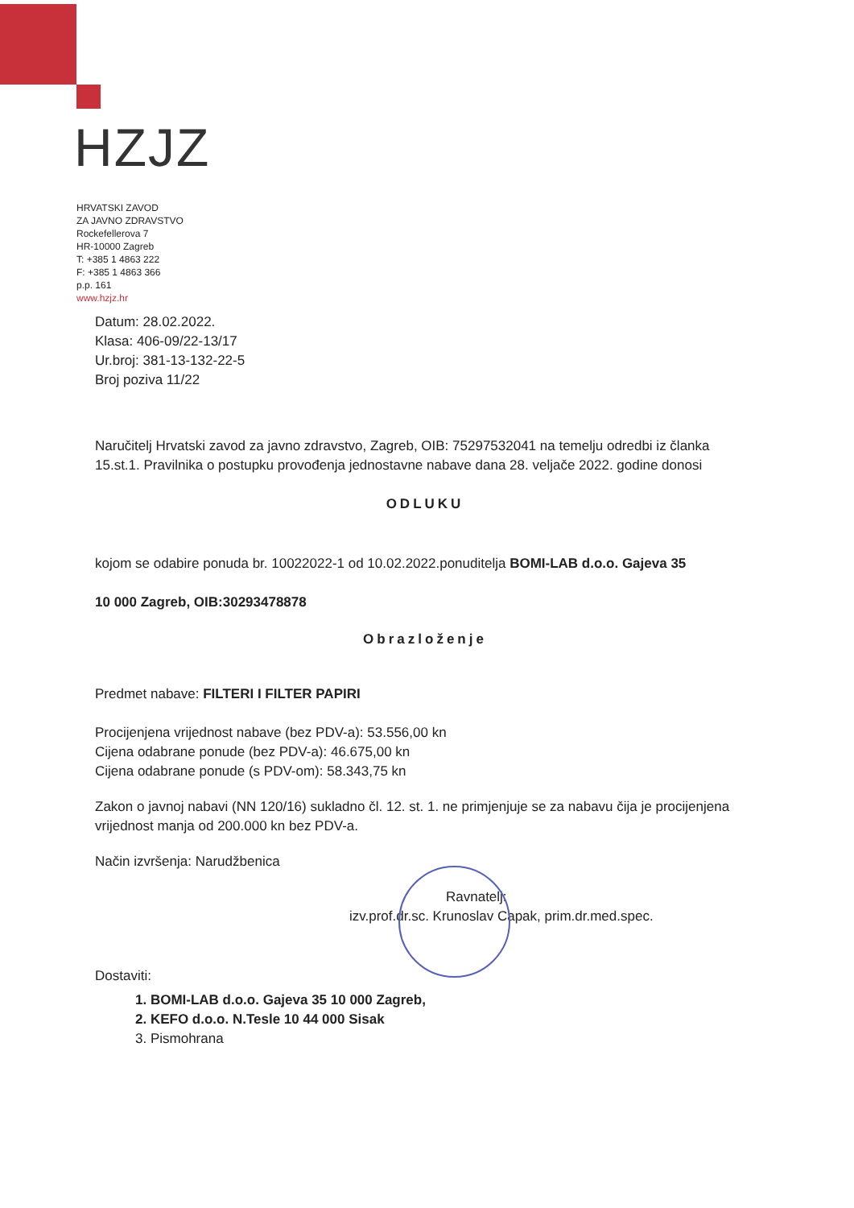HZJZ
HRVATSKI ZAVOD
ZA JAVNO ZDRAVSTVO
Rockefellerova 7
HR-10000 Zagreb
T: +385 1 4863 222
F: +385 1 4863 366
p.p. 161
www.hzjz.hr
Datum: 28.02.2022.
Klasa: 406-09/22-13/17
Ur.broj: 381-13-132-22-5
Broj poziva 11/22
Naručitelj Hrvatski zavod za javno zdravstvo, Zagreb, OIB: 75297532041 na temelju odredbi iz članka 15.st.1. Pravilnika o postupku provođenja jednostavne nabave dana 28. veljače 2022. godine donosi
ODLUKU
kojom se odabire ponuda br. 10022022-1 od 10.02.2022.ponuditelja BOMI-LAB d.o.o. Gajeva 35
10 000 Zagreb, OIB:30293478878
Obrazloženje
Predmet nabave: FILTERI I FILTER PAPIRI
Procijenjena vrijednost nabave (bez PDV-a): 53.556,00 kn
Cijena odabrane ponude (bez PDV-a): 46.675,00 kn
Cijena odabrane ponude (s PDV-om): 58.343,75 kn
Zakon o javnoj nabavi (NN 120/16) sukladno čl. 12. st. 1. ne primjenjuje se za nabavu čija je procijenjena vrijednost manja od 200.000 kn bez PDV-a.
Način izvršenja: Narudžbenica
Ravnatelj:
izv.prof.dr.sc. Krunoslav Capak, prim.dr.med.spec.
Dostaviti:
1. BOMI-LAB d.o.o. Gajeva 35 10 000 Zagreb,
2. KEFO d.o.o. N.Tesle 10 44 000 Sisak
3. Pismohrana